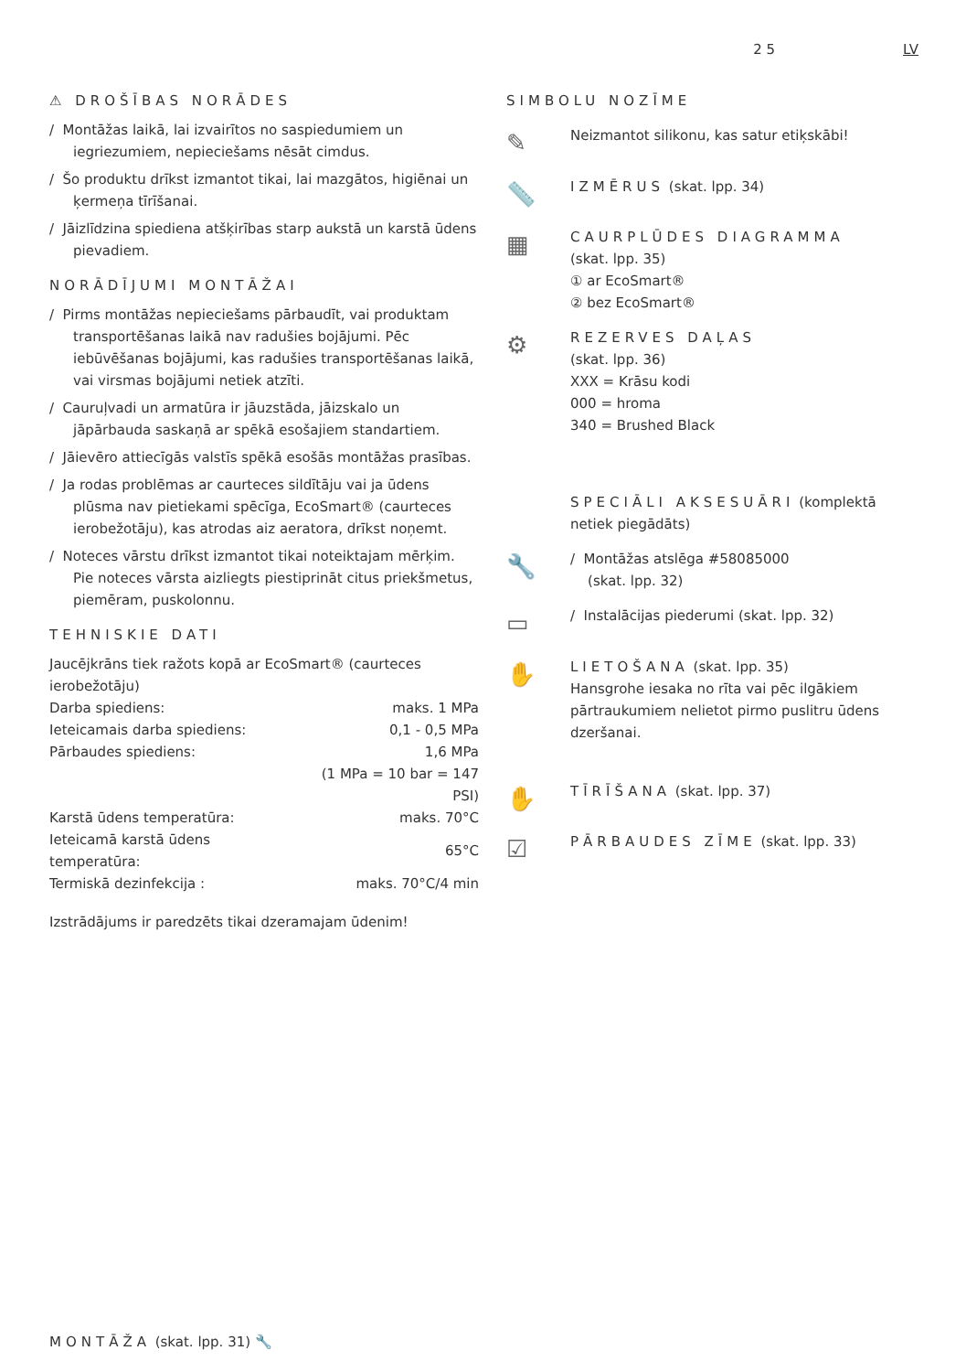2 5 LV
⚠ DROŠĪBAS NORĀDES
/ Montāžas laikā, lai izvairītos no saspiedumiem un iegriezumiem, nepieciešams nēsāt cimdus.
/ Šo produktu drīkst izmantot tikai, lai mazgātos, higiēnai un ķermeņa tīrīšanai.
/ Jāizlīdzina spiediena atšķirības starp aukstā un karstā ūdens pievadiem.
NORĀDĪJUMI MONTĀŽAI
/ Pirms montāžas nepieciešams pārbaudīt, vai produktam transportēšanas laikā nav radušies bojājumi. Pēc iebūvēšanas bojājumi, kas radušies transportēšanas laikā, vai virsmas bojājumi netiek atzīti.
/ Cauruļvadi un armatūra ir jāuzstāda, jāizskalo un jāpārbauda saskaņā ar spēkā esošajiem standartiem.
/ Jāievēro attiecīgās valstīs spēkā esošās montāžas prasības.
/ Ja rodas problēmas ar caurteces sildītāju vai ja ūdens plūsma nav pietiekami spēcīga, EcoSmart® (caurteces ierobežotāju), kas atrodas aiz aeratora, drīkst noņemt.
/ Noteces vārstu drīkst izmantot tikai noteiktajam mērķim. Pie noteces vārsta aizliegts piestiprināt citus priekšmetus, piemēram, puskolonnu.
TEHNISKIE DATI
Jaucējkrāns tiek ražots kopā ar EcoSmart® (caurteces ierobežotāju)
| Darba spiediens: | maks. 1 MPa |
| Ieteicamais darba spiediens: | 0,1 - 0,5 MPa |
| Pārbaudes spiediens: | 1,6 MPa |
| | (1 MPa = 10 bar = 147 PSI) |
| Karstā ūdens temperatūra: | maks. 70°C |
| Ieteicamā karstā ūdens temperatūra: | 65°C |
| Termiskā dezinfekcija : | maks. 70°C/4 min |
Izstrādājums ir paredzēts tikai dzeramajam ūdenim!
SIMBOLU NOZĪME
✎
Neizmantot silikonu, kas satur etiķskābi!
📏
IZMĒRUS (skat. lpp. 34)
▦
CAURPLŪDES DIAGRAMMA
(skat. lpp. 35)
① ar EcoSmart®
② bez EcoSmart®
⚙
REZERVES DAĻAS
(skat. lpp. 36)
XXX = Krāsu kodi
000 = hroma
340 = Brushed Black
SPECIĀLI AKSESUĀRI (komplektā netiek piegādāts)
🔧
/ Montāžas atslēga #58085000
(skat. lpp. 32)
▭
/ Instalācijas piederumi (skat. lpp. 32)
✋
LIETOŠANA (skat. lpp. 35)
Hansgrohe iesaka no rīta vai pēc ilgākiem pārtraukumiem nelietot pirmo puslitru ūdens dzeršanai.
✋
TĪRĪŠANA (skat. lpp. 37)
☑
PĀRBAUDES ZĪME (skat. lpp. 33)
MONTĀŽA (skat. lpp. 31) 🔧